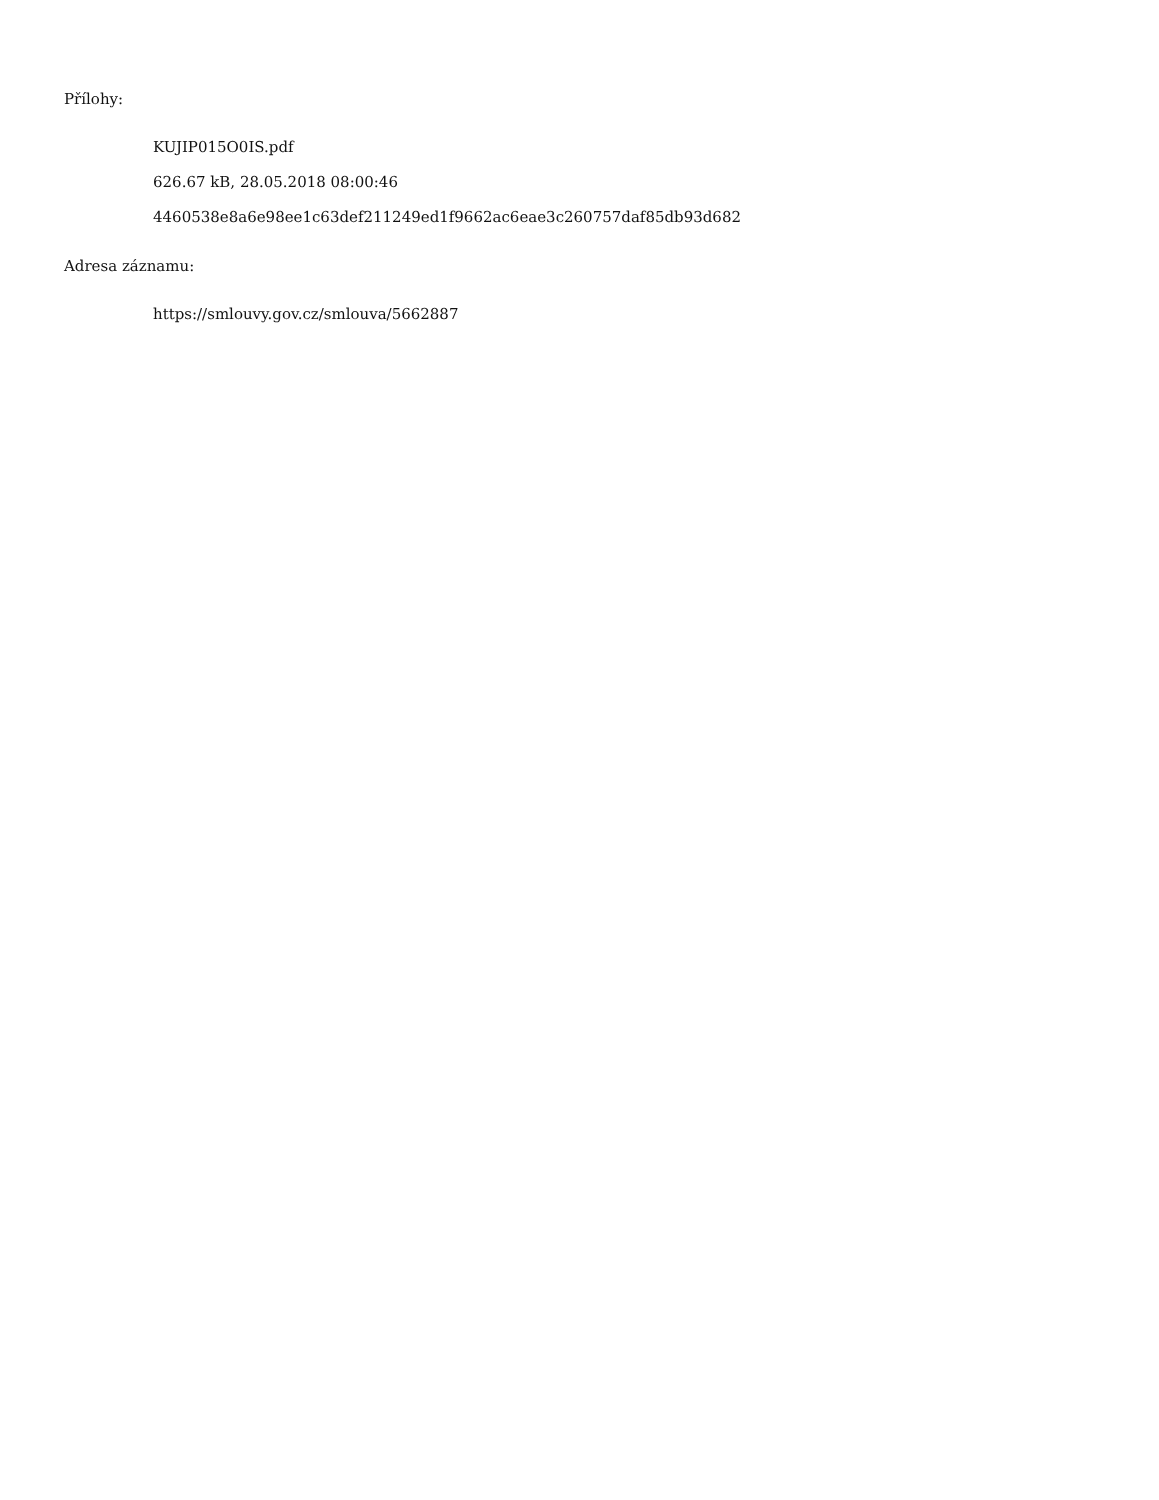Přílohy:
KUJIP015O0IS.pdf
626.67 kB, 28.05.2018 08:00:46
4460538e8a6e98ee1c63def211249ed1f9662ac6eae3c260757daf85db93d682
Adresa záznamu:
https://smlouvy.gov.cz/smlouva/5662887